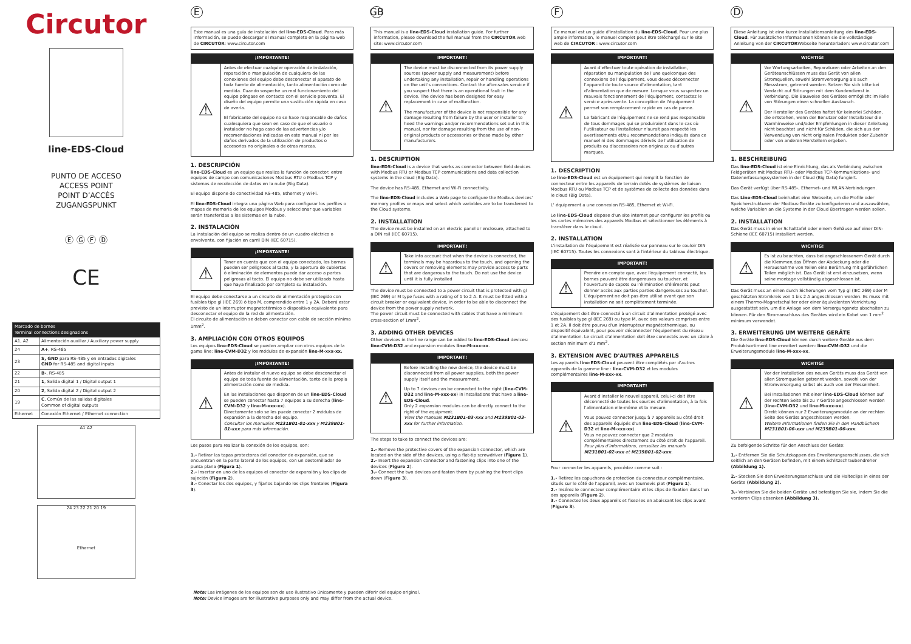Circutor
line-EDS-Cloud
PUNTO DE ACCESO
ACCESS POINT
POINT D’ACCÈS
ZUGANGSPUNKT
Ⓔ Ⓖ Ⓕ Ⓓ
CE
| Marcado de bornes Terminal connections designations | |
| --- | --- |
| A1, A2 | Alimentación auxiliar / Auxiliary power supply |
| 24 | A+ , RS-485 |
| 23 | S, GND para RS-485 y en entradas digitales GND for RS-485 and digital inputs |
| 22 | B- , RS-485 |
| 21 | 1 , Salida digital 1 / Digital output 1 |
| 20 | 2 , Salida digital 2 / Digital output 2 |
| 19 | C , Común de las salidas digitales Common of digital outputs |
| Ethernet | Conexión Ethernet / Ethernet connection |
A1 A2
24 23 22 21 20 19
Ethernet
E
Este manual es una guía de instalación del line-EDS-Cloud. Para más información, se puede descargar el manual completo en la página web de CIRCUTOR: www.circutor.com
¡IMPORTANTE!
⚠
Antes de efectuar cualquier operación de instalación, reparación o manipulación de cualquiera de las conexiones del equipo debe desconectar el aparato de toda fuente de alimentación, tanto alimentación como de medida. Cuando sospeche un mal funcionamiento del equipo póngase en contacto con el servicio posventa. El diseño del equipo permite una sustitución rápida en caso de avería.
El fabricante del equipo no se hace responsable de daños cualesquiera que sean en caso de que el usuario o instalador no haga caso de las advertencias y/o recomendaciones indicadas en este manual ni por los daños derivados de la utilización de productos o accesorios no originales o de otras marcas.
1. DESCRIPCIÓN
line-EDS-Cloud es un equipo que realiza la función de conector, entre equipos de campo con comunicaciones Modbus RTU o Modbus TCP y sistemas de recolección de datos en la nube (Big Data).
El equipo dispone de conectividad RS-485, Ethernet y Wi-Fi.
El line-EDS-Cloud integra una página Web para configurar los perfiles o mapas de memoria de los equipos Modbus y seleccionar que variables serán transferidas a los sistemas en la nube.
2. INSTALACIÓN
La instalación del equipo se realiza dentro de un cuadro eléctrico o envolvente, con fijación en carril DIN (IEC 60715).
¡IMPORTANTE!
⚠
Tener en cuenta que con el equipo conectado, los bornes pueden ser peligrosos al tacto, y la apertura de cubiertas ó eliminación de elementos puede dar acceso a partes peligrosas al tacto. El equipo no debe ser utilizado hasta que haya finalizado por completo su instalación.
El equipo debe conectarse a un circuito de alimentación protegido con fusibles tipo gl (IEC 269) ó tipo M, comprendido entre 1 y 2A. Deberá estar previsto de un interruptor magnetotérmico o dispositivo equivalente para desconectar el equipo de la red de alimentación.
El circuito de alimentación se deben conectar con cable de sección mínima 1mm<sup>2</sup>.
3. AMPLIACIÓN CON OTROS EQUIPOS
Los equipos line-EDS-Cloud se pueden ampliar con otros equipos de la gama line: line-CVM-D32 y los módulos de expansión line-M-xxx-xx.
¡IMPORTANTE!
⚠
Antes de instalar el nuevo equipo se debe desconectar el equipo de toda fuente de alimentación, tanto de la propia alimentación como de medida.
En las instalaciones que disponen de un line-EDS-Cloud se pueden conectar hasta 7 equipos a su derecha (line-CVM-D32 y line-M-xxx-xx).
Directamente solo se les puede conectar 2 módulos de expansión a la derecha del equipo.
Consultar los manuales M231B01-01-xxx y M239B01-01-xxx para más información.
Los pasos para realizar la conexión de los equipos, son:
1.- Retirar las tapas protectoras del conector de expansión, que se encuentran en la parte lateral de los equipos, con un destornillador de punta plana (Figura 1).
2.- Insertar en uno de los equipos el conector de expansión y los clips de sujeción (Figura 2).
3.- Conectar los dos equipos, y fijarlos bajando los clips frontales (Figura 3).
GB
This manual is a line-EDS-Cloud installation guide. For further information, please download the full manual from the CIRCUTOR web site: www.circutor.com
IMPORTANT!
⚠
The device must be disconnected from its power supply sources (power supply and measurement) before undertaking any installation, repair or handling operations on the unit's connections. Contact the after-sales service if you suspect that there is an operational fault in the device. The device has been designed for easy replacement in case of malfunction.
The manufacturer of the device is not responsible for any damage resulting from failure by the user or installer to heed the warnings and/or recommendations set out in this manual, nor for damage resulting from the use of non-original products or accessories or those made by other manufacturers.
1. DESCRIPTION
line-EDS-Cloud is a device that works as connector between field devices with Modbus RTU or Modbus TCP communications and data collection systems in the cloud (Big Data).
The device has RS-485, Ethernet and Wi-Fi connectivity.
The line-EDS-Cloud includes a Web page to configure the Modbus devices' memory profiles or maps and select which variables are to be transferred to the Cloud systems.
2. INSTALLATION
The device must be installed on an electric panel or enclosure, attached to a DIN rail (IEC 60715).
IMPORTANT!
⚠
Take into account that when the device is connected, the terminals may be hazardous to the touch, and opening the covers or removing elements may provide access to parts that are dangerous to the touch. Do not use the device until it is fully installed
The device must be connected to a power circuit that is protected with gl (IEC 269) or M type fuses with a rating of 1 to 2 A. It must be fitted with a circuit breaker or equivalent device, in order to be able to disconnect the device from the power supply network.
The power circuit must be connected with cables that have a minimum cross-section of 1mm<sup>2</sup>.
3. ADDING OTHER DEVICES
Other devices in the line range can be added to line-EDS-Cloud devices: line-CVM-D32 and expansion modules line-M-xxx-xx.
IMPORTANT!
⚠
Before installing the new device, the device must be disconnected from all power supplies, both the power supply itself and the measurement.
Up to 7 devices can be connected to the right (line-CVM-D32 and line-M-xxx-xx) in installations that have a line-EDS-Cloud.
Only 2 expansion modules can be directly connect to the right of the equipment.
View the manuals M231B01-03-xxx and M239B01-03-xxx for further information.
The steps to take to connect the devices are:
1.- Remove the protective covers of the expansion connector, which are located on the side of the devices, using a flat-tip screwdriver (Figure 1).
2.- Insert the expansion connector and fastening clips into one of the devices (Figure 2).
3.- Connect the two devices and fasten them by pushing the front clips down (Figure 3).
F
Ce manuel est un guide d'installation du line-EDS-Cloud. Pour une plus ample information, le manuel complet peut être téléchargé sur le site web de CIRCUTOR : www.circutor.com
IMPORTANT!
⚠
Avant d'effectuer toute opération de installation, réparation ou manipulation de l'une quelconque des connexions de l'équipement, vous devez déconnecter l'appareil de toute source d'alimentation, tant d'alimentation que de mesure. Lorsque vous suspectez un mauvais fonctionnement de l'équipement, contactez le service après-vente. La conception de l'équipement permet son remplacement rapide en cas de panne.
Le fabricant de l'équipement ne se rend pas responsable de tous dommages qui se produiraient dans le cas où l'utilisateur ou l'installateur n'aurait pas respecté les avertissements et/ou recommandations indiqués dans ce manuel ni des dommages dérivés de l'utilisation de produits ou d'accessoires non originaux ou d'autres marques.
1. DESCRIPTION
Le line-EDS-Cloud est un équipement qui remplit la fonction de connecteur entre les appareils de terrain dotés de systèmes de liaison Modbus RTU ou Modbus TCP et de systèmes de collecte des données dans le cloud (Big Data).
L' équipement a une connexion RS-485, Ethernet et Wi-Fi.
Le line-EDS-Cloud dispose d'un site internet pour configurer les profils ou les cartes mémoires des appareils Modbus et sélectionner les éléments à transférer dans le cloud.
2. INSTALLATION
L'installation de l'équipement est réalisée sur panneau sur le couloir DIN (IEC 60715). Toutes les connexions sont à l'intérieur du tableau électrique.
IMPORTANT!
⚠
Prendre en compte que, avec l'équipement connecté, les bornes peuvent être dangereuses au toucher, et l'ouverture de capots ou l'élimination d'éléments peut donner accès aux parties parties dangereuses au toucher. L'équipement ne doit pas être utilisé avant que son installation ne soit complètement terminée.
L'équipement doit être connecté à un circuit d'alimentation protégé avec des fusibles type gl (IEC 269) ou type M, avec des valeurs comprises entre 1 et 2A. Il doit être pourvu d'un interrupteur magnétothermique, ou dispositif équivalent, pour pouvoir déconnecter l'équipement du réseau d'alimentation. Le circuit d'alimentation doit être connectés avec un câble à section minimum d'1 mm<sup>2</sup>.
3. EXTENSION AVEC D'AUTRES APPAREILS
Les appareils line-EDS-Cloud peuvent être complétés par d'autres appareils de la gamme line : line-CVM-D32 et les modules complémentaires line-M-xxx-xx.
IMPORTANT!
⚠
Avant d'installer le nouvel appareil, celui-ci doit être déconnecté de toutes les sources d'alimentation, à la fois l'alimentation elle-même et la mesure.
Vous pouvez connecter jusqu'à 7 appareils au côté droit des appareils équipés d'un line-EDS-Cloud (line-CVM-D32 et line-M-xxx-xx).
Vous ne pouvez connecter que 2 modules complémentaires directement du côté droit de l'appareil.
Pour plus d'informations, consultez les manuels M231B01-02-xxx et M239B01-02-xxx.
Pour connecter les appareils, procédez comme suit :
1.- Retirez les capuchons de protection du connecteur complémentaire, situés sur le côté de l'appareil, avec un tournevis plat (Figure 1).
2.- Insérez le connecteur complémentaire et les clips de fixation dans l'un des appareils (Figure 2).
3.- Connectez les deux appareils et fixez-les en abaissant les clips avant (Figure 3).
D
Diese Anleitung ist eine kurze Installationsanleitung des line-EDS-Cloud. Für zusätzliche Informationen können sie die vollständige Anleitung von der CIRCUTORWebseite herunterladen: www.circutor.com
WICHTIG!
⚠
Vor Wartungsarbeiten, Reparaturen oder Arbeiten an den Geräteanschlüssen muss das Gerät von allen Stromquellen, sowohl Stromversorgung als auch Messstrom, getrennt werden. Setzen Sie sich bitte bei Verdacht auf Störungen mit dem Kundendienst in Verbindung. Die Bauweise des Gerätes ermöglicht im Falle von Störungen einen schnellen Austausch.
Der Hersteller des Gerätes haftet für keinerlei Schäden, die entstehen, wenn der Benutzer oder Installateur die Warnhinweise und/oder Empfehlungen in dieser Anleitung nicht beachtet und nicht für Schäden, die sich aus der Verwendung von nicht originalen Produkten oder Zubehör oder von anderen Herstellern ergeben.
1. BESCHREIBUNG
Das line-EDS-Cloud ist eine Einrichtung, das als Verbindung zwischen Feldgeräten mit Modbus RTU- oder Modbus TCP-Kommunikations- und Datenerfassungssystemen in der Cloud (Big Data) fungiert.
Das Gerät verfügt über RS-485-, Ethernet- und WLAN-Verbindungen.
Das Line-EDS-Cloud beinhaltet eine Webseite, um die Profile oder Speicherstrukturen der Modbus-Geräte zu konfigurieren und auszuwählen, welche Variablen an die Systeme in der Cloud übertragen werden sollen.
2. INSTALLATION
Das Gerät muss in einer Schalttafel oder einem Gehäuse auf einer DIN-Schiene (IEC 60715) installiert werden.
WICHTIG!
⚠
Es ist zu beachten, dass bei angeschlossenem Gerät durch die Klemmen,das Öffnen der Abdeckung oder die Herausnahme von Teilen eine Berührung mit gefährlichen Teilen möglich ist. Das Gerät ist erst einzusetzen, wenn seine montage vollständig abgeschlossen ist.
Das Gerät muss an einen durch Sicherungen vom Typ gl (IEC 269) oder M geschützten Stromkreis von 1 bis 2 A angeschlossen werden. Es muss mit einem Thermo-Magnetschallter oder einer äquivalenten Vorrichtung ausgestattet sein, um die Anlage von dem Versorgungsnetz abschalten zu können. Für den Stromanschluss des Gerätes wird ein Kabel von 1 mm<sup>2</sup> minimum verwendet.
3. ERWEITERUNG UM WEITERE GERÄTE
Die Geräte line-EDS-Cloud können durch weitere Geräte aus dem Produktsortiment line erweitert werden: line-CVM-D32 und die Erweiterungsmodule line-M-xxx-xx.
WICHTIG!
⚠
Vor der Installation des neuen Geräts muss das Gerät von allen Stromquellen getrennt werden, sowohl von der Stromversorgung selbst als auch von der Messeinheit.
Bei Installationen mit einer line-EDS-Cloud können auf der rechten Seite bis zu 7 Geräte angeschlossen werden (line-CVM-D32 und line-M-xxx-xx).
Direkt können nur 2 Erweiterungsmodule an der rechten Seite des Geräts angeschlossen werden.
Weitere Informationen finden Sie in den Handbüchern M231B01-06-xxx und M239B01-06-xxx.
Zu befolgende Schritte für den Anschluss der Geräte:
1.- Entfernen Sie die Schutzkappen des Erweiterungsanschlusses, die sich seitlich an den Geräten befinden, mit einem Schlitzschraubendreher (Abbildung 1).
2.- Stecken Sie den Erweiterungsanschluss und die Halteclips in eines der Geräte (Abbildung 2).
3.- Verbinden Sie die beiden Geräte und befestigen Sie sie, indem Sie die vorderen Clips absenken (Abbildung 3).
Nota: Las imágenes de los equipos son de uso ilustrativo únicamente y pueden diferir del equipo original.
Note: Device images are for illustrative purposes only and may differ from the actual device.